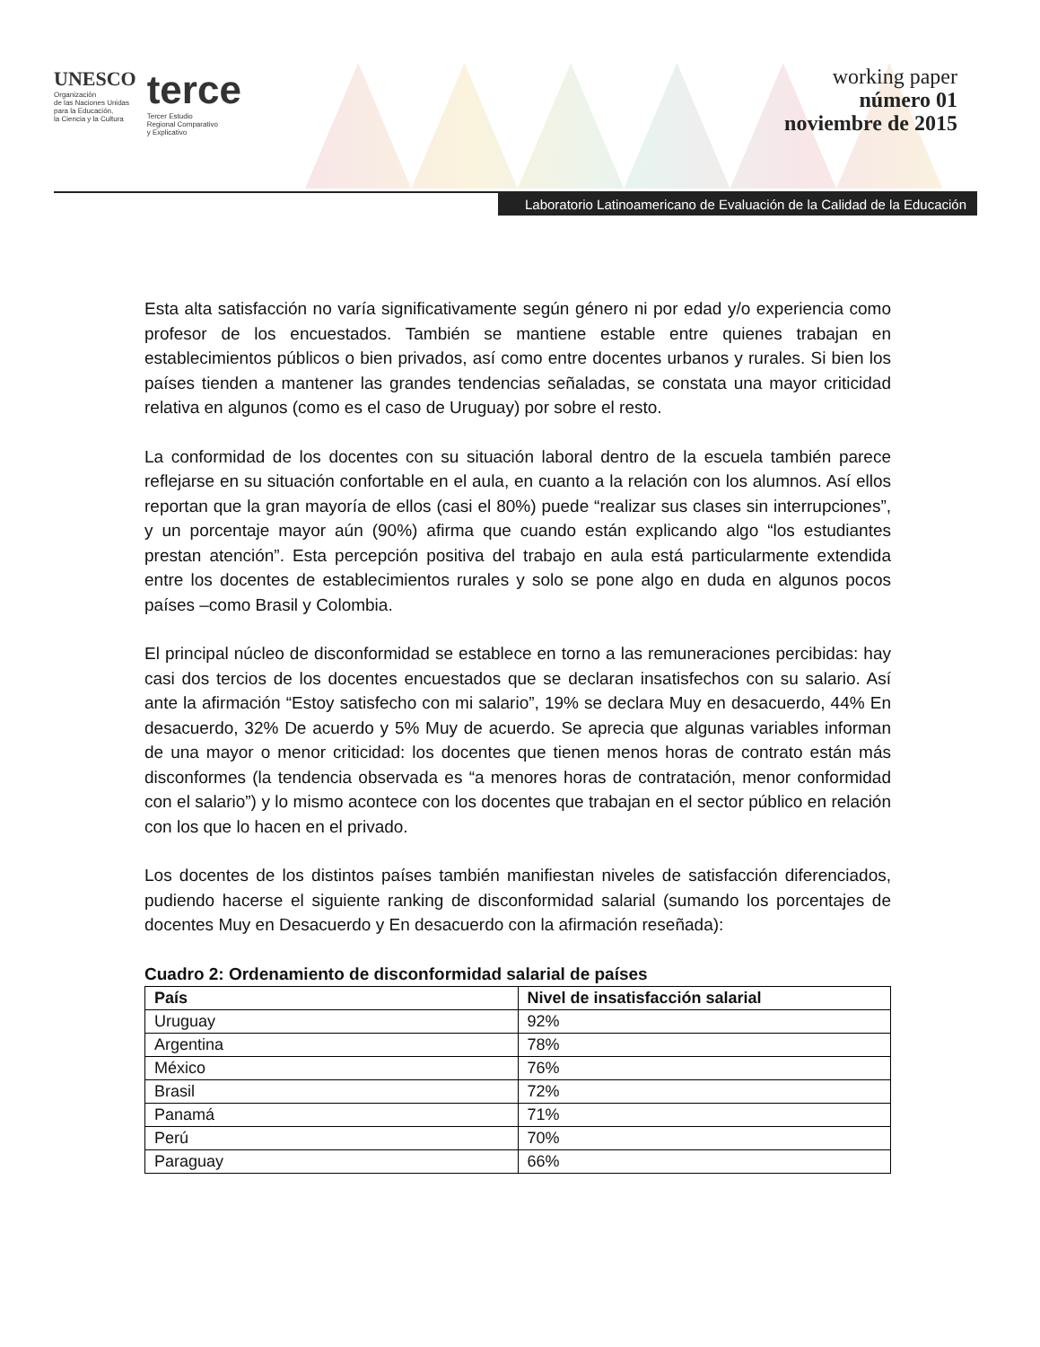UNESCO
Organización
de las Naciones Unidas
para la Educación,
la Ciencia y la Cultura
terce
Tercer Estudio
Regional Comparativo
y Explicativo
working paper
número 01
noviembre de 2015
Laboratorio Latinoamericano de Evaluación de la Calidad de la Educación
Esta alta satisfacción no varía significativamente según género ni por edad y/o experiencia como profesor de los encuestados. También se mantiene estable entre quienes trabajan en establecimientos públicos o bien privados, así como entre docentes urbanos y rurales. Si bien los países tienden a mantener las grandes tendencias señaladas, se constata una mayor criticidad relativa en algunos (como es el caso de Uruguay) por sobre el resto.
La conformidad de los docentes con su situación laboral dentro de la escuela también parece reflejarse en su situación confortable en el aula, en cuanto a la relación con los alumnos. Así ellos reportan que la gran mayoría de ellos (casi el 80%) puede “realizar sus clases sin interrupciones”, y un porcentaje mayor aún (90%) afirma que cuando están explicando algo “los estudiantes prestan atención”. Esta percepción positiva del trabajo en aula está particularmente extendida entre los docentes de establecimientos rurales y solo se pone algo en duda en algunos pocos países –como Brasil y Colombia.
El principal núcleo de disconformidad se establece en torno a las remuneraciones percibidas: hay casi dos tercios de los docentes encuestados que se declaran insatisfechos con su salario. Así ante la afirmación “Estoy satisfecho con mi salario”, 19% se declara Muy en desacuerdo, 44% En desacuerdo, 32% De acuerdo y 5% Muy de acuerdo. Se aprecia que algunas variables informan de una mayor o menor criticidad: los docentes que tienen menos horas de contrato están más disconformes (la tendencia observada es “a menores horas de contratación, menor conformidad con el salario”) y lo mismo acontece con los docentes que trabajan en el sector público en relación con los que lo hacen en el privado.
Los docentes de los distintos países también manifiestan niveles de satisfacción diferenciados, pudiendo hacerse el siguiente ranking de disconformidad salarial (sumando los porcentajes de docentes Muy en Desacuerdo y En desacuerdo con la afirmación reseñada):
Cuadro 2: Ordenamiento de disconformidad salarial de países
| País | Nivel de insatisfacción salarial |
| --- | --- |
| Uruguay | 92% |
| Argentina | 78% |
| México | 76% |
| Brasil | 72% |
| Panamá | 71% |
| Perú | 70% |
| Paraguay | 66% |